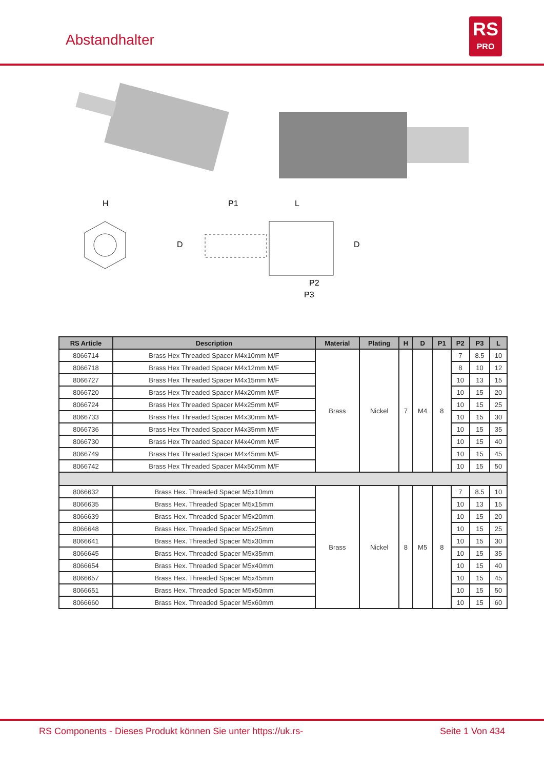Abstandhalter
RS
PRO
H
P1
L
D
D
P2
P3
| RS Article | Description | Material | Plating | H | D | P1 | P2 | P3 | L |
| --- | --- | --- | --- | --- | --- | --- | --- | --- | --- |
| 8066714 | Brass Hex Threaded Spacer M4x10mm M/F | Brass | Nickel | 7 | M4 | 8 | 7 | 8.5 | 10 |
| 8066718 | Brass Hex Threaded Spacer M4x12mm M/F | | | | | | 8 | 10 | 12 |
| 8066727 | Brass Hex Threaded Spacer M4x15mm M/F | | | | | | 10 | 13 | 15 |
| 8066720 | Brass Hex Threaded Spacer M4x20mm M/F | | | | | | 10 | 15 | 20 |
| 8066724 | Brass Hex Threaded Spacer M4x25mm M/F | | | | | | 10 | 15 | 25 |
| 8066733 | Brass Hex Threaded Spacer M4x30mm M/F | | | | | | 10 | 15 | 30 |
| 8066736 | Brass Hex Threaded Spacer M4x35mm M/F | | | | | | 10 | 15 | 35 |
| 8066730 | Brass Hex Threaded Spacer M4x40mm M/F | | | | | | 10 | 15 | 40 |
| 8066749 | Brass Hex Threaded Spacer M4x45mm M/F | | | | | | 10 | 15 | 45 |
| 8066742 | Brass Hex Threaded Spacer M4x50mm M/F | | | | | | 10 | 15 | 50 |
| 8066632 | Brass Hex. Threaded Spacer M5x10mm | Brass | Nickel | 8 | M5 | 8 | 7 | 8.5 | 10 |
| 8066635 | Brass Hex. Threaded Spacer M5x15mm | | | | | | 10 | 13 | 15 |
| 8066639 | Brass Hex. Threaded Spacer M5x20mm | | | | | | 10 | 15 | 20 |
| 8066648 | Brass Hex. Threaded Spacer M5x25mm | | | | | | 10 | 15 | 25 |
| 8066641 | Brass Hex. Threaded Spacer M5x30mm | | | | | | 10 | 15 | 30 |
| 8066645 | Brass Hex. Threaded Spacer M5x35mm | | | | | | 10 | 15 | 35 |
| 8066654 | Brass Hex. Threaded Spacer M5x40mm | | | | | | 10 | 15 | 40 |
| 8066657 | Brass Hex. Threaded Spacer M5x45mm | | | | | | 10 | 15 | 45 |
| 8066651 | Brass Hex. Threaded Spacer M5x50mm | | | | | | 10 | 15 | 50 |
| 8066660 | Brass Hex. Threaded Spacer M5x60mm | | | | | | 10 | 15 | 60 |
RS Components - Dieses Produkt können Sie unter https://uk.rs-
Seite 1 Von 434